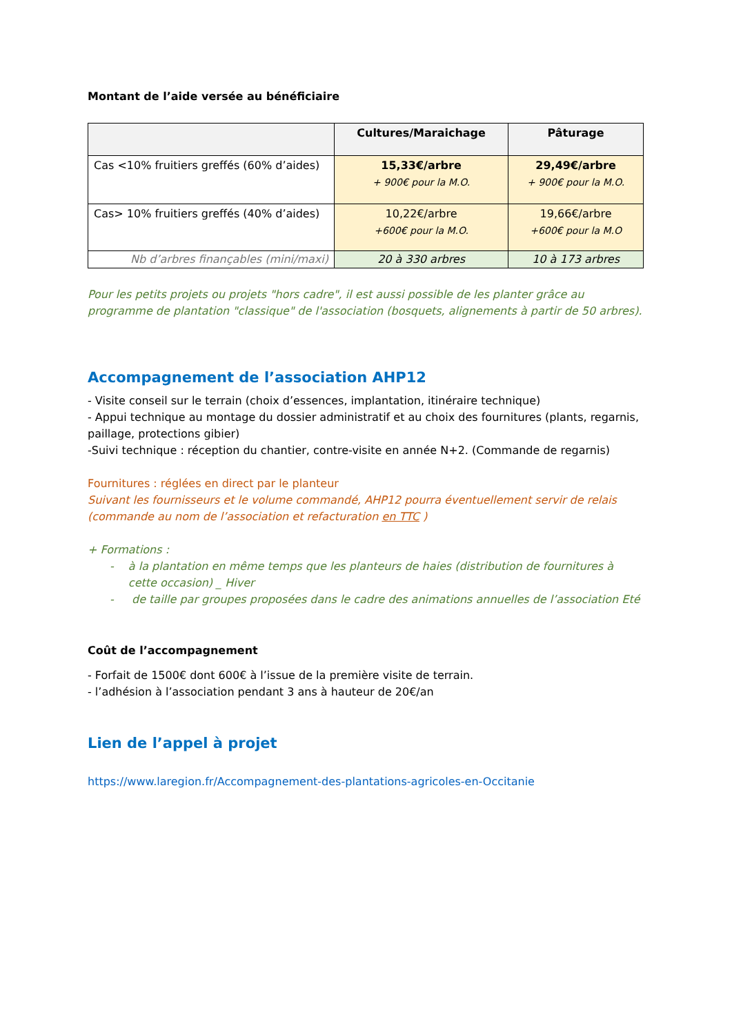Montant de l’aide versée au bénéficiaire
| | Cultures/Maraichage | Pâturage |
| --- | --- | --- |
| Cas <10% fruitiers greffés (60% d’aides) | 15,33€/arbre + 900€ pour la M.O. | 29,49€/arbre + 900€ pour la M.O. |
| Cas> 10% fruitiers greffés (40% d’aides) | 10,22€/arbre +600€ pour la M.O. | 19,66€/arbre +600€ pour la M.O |
| Nb d’arbres finançables (mini/maxi) | 20 à 330 arbres | 10 à 173 arbres |
Pour les petits projets ou projets "hors cadre", il est aussi possible de les planter grâce au programme de plantation "classique" de l'association (bosquets, alignements à partir de 50 arbres).
Accompagnement de l’association AHP12
- Visite conseil sur le terrain (choix d’essences, implantation, itinéraire technique)
- Appui technique au montage du dossier administratif et au choix des fournitures (plants, regarnis, paillage, protections gibier)
-Suivi technique : réception du chantier, contre-visite en année N+2. (Commande de regarnis)
Fournitures : réglées en direct par le planteur
Suivant les fournisseurs et le volume commandé, AHP12 pourra éventuellement servir de relais (commande au nom de l’association et refacturation en TTC )
+ Formations :
- à la plantation en même temps que les planteurs de haies (distribution de fournitures à cette occasion) _ Hiver
- de taille par groupes proposées dans le cadre des animations annuelles de l’association Eté
Coût de l’accompagnement
- Forfait de 1500€ dont 600€ à l’issue de la première visite de terrain.
- l’adhésion à l’association pendant 3 ans à hauteur de 20€/an
Lien de l’appel à projet
https://www.laregion.fr/Accompagnement-des-plantations-agricoles-en-Occitanie